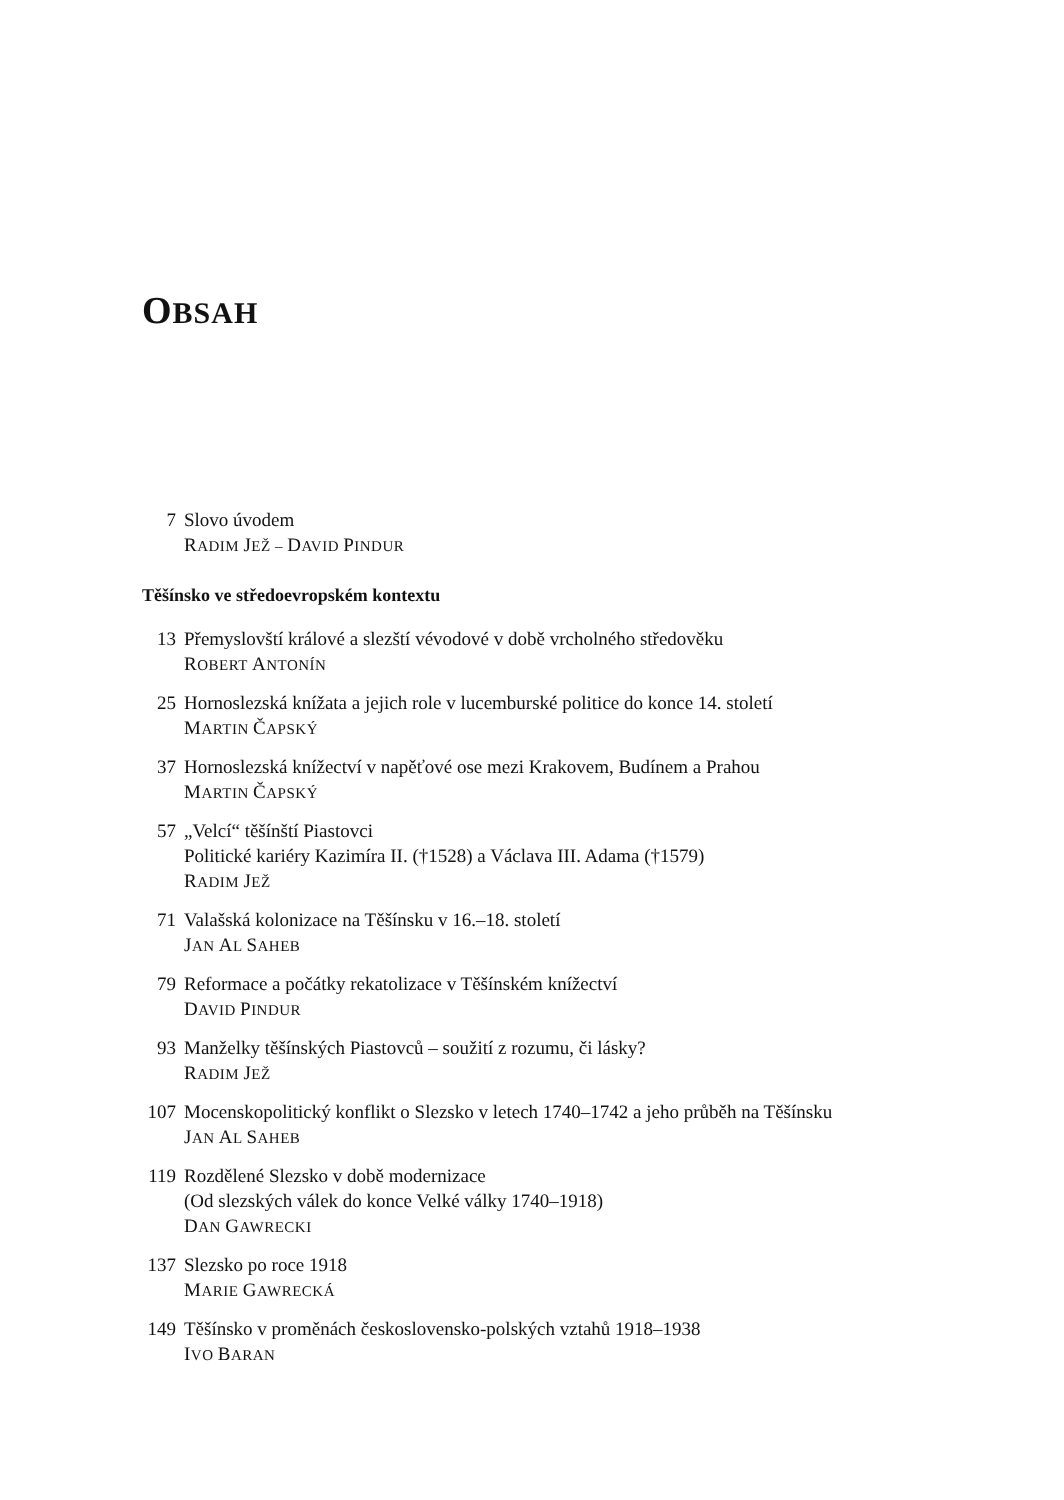OBSAH
7 Slovo úvodem
RADIM JEŽ – DAVID PINDUR
Těšínsko ve středoevropském kontextu
13 Přemyslovští králové a slezští vévodové v době vrcholného středověku
ROBERT ANTONÍN
25 Hornoslezská knížata a jejich role v lucemburské politice do konce 14. století
MARTIN ČAPSKÝ
37 Hornoslezská knížectví v napěťové ose mezi Krakovem, Budínem a Prahou
MARTIN ČAPSKÝ
57 „Velcí“ těšínští Piastovci
Politické kariéry Kazimíra II. (†1528) a Václava III. Adama (†1579)
RADIM JEŽ
71 Valašská kolonizace na Těšínsku v 16.–18. století
JAN AL SAHEB
79 Reformace a počátky rekatolizace v Těšínském knížectví
DAVID PINDUR
93 Manželky těšínských Piastovců – soužití z rozumu, či lásky?
RADIM JEŽ
107
Mocenskopolitický konflikt o Slezsko v letech 1740–1742 a jeho průběh na Těšínsku
JAN AL SAHEB
119
Rozdělené Slezsko v době modernizace
(Od slezských válek do konce Velké války 1740–1918)
DAN GAWRECKI
137
Slezsko po roce 1918
MARIE GAWRECKÁ
149
Těšínsko v proměnách československo-polských vztahů 1918–1938
IVO BARAN